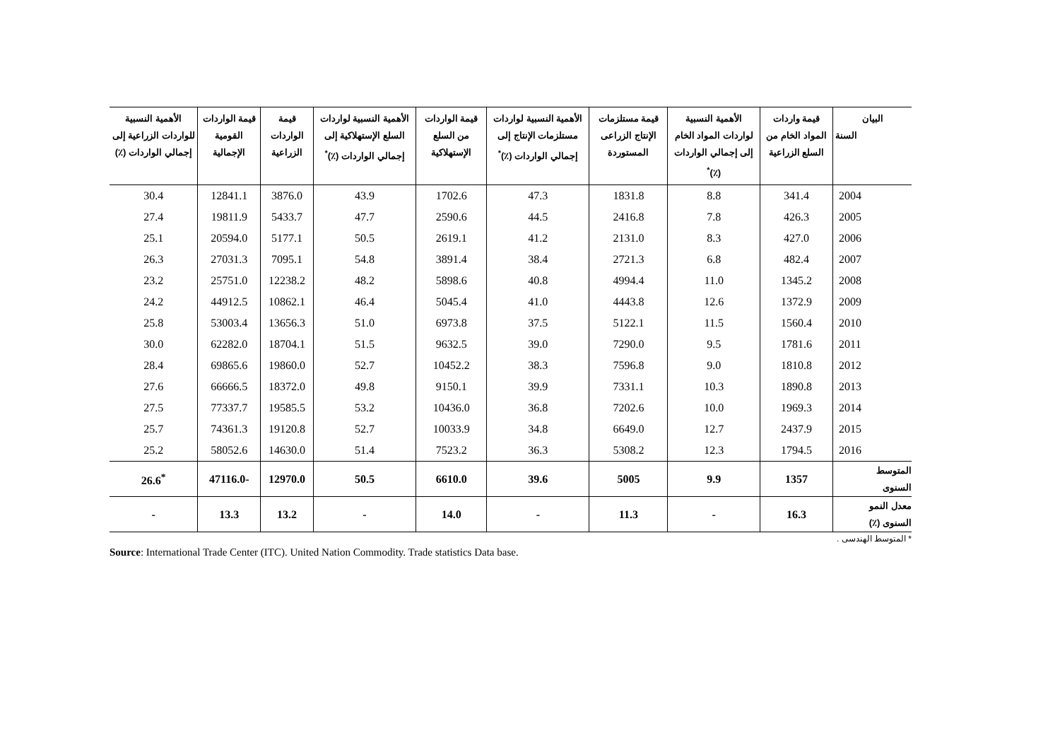| البيان السنة | قيمة واردات المواد الخام من السلع الزراعية | الأهمية النسبية لواردات المواد الخام إلى إجمالي الواردات (٪)<sup>*</sup> | قيمة مستلزمات الإنتاج الزراعى المستوردة | الأهمية النسبية لواردات مستلزمات الإنتاج إلى إجمالي الواردات (٪)<sup>*</sup> | قيمة الواردات من السلع الإستهلاكية | الأهمية النسبية لواردات السلع الإستهلاكية إلى إجمالي الواردات (٪)<sup>*</sup> | قيمة الواردات الزراعية | قيمة الواردات القومية الإجمالية | الأهمية النسبية للواردات الزراعية إلى إجمالي الواردات (٪) |
| --- | --- | --- | --- | --- | --- | --- | --- | --- | --- |
| 2004 | 341.4 | 8.8 | 1831.8 | 47.3 | 1702.6 | 43.9 | 3876.0 | 12841.1 | 30.4 |
| 2005 | 426.3 | 7.8 | 2416.8 | 44.5 | 2590.6 | 47.7 | 5433.7 | 19811.9 | 27.4 |
| 2006 | 427.0 | 8.3 | 2131.0 | 41.2 | 2619.1 | 50.5 | 5177.1 | 20594.0 | 25.1 |
| 2007 | 482.4 | 6.8 | 2721.3 | 38.4 | 3891.4 | 54.8 | 7095.1 | 27031.3 | 26.3 |
| 2008 | 1345.2 | 11.0 | 4994.4 | 40.8 | 5898.6 | 48.2 | 12238.2 | 25751.0 | 23.2 |
| 2009 | 1372.9 | 12.6 | 4443.8 | 41.0 | 5045.4 | 46.4 | 10862.1 | 44912.5 | 24.2 |
| 2010 | 1560.4 | 11.5 | 5122.1 | 37.5 | 6973.8 | 51.0 | 13656.3 | 53003.4 | 25.8 |
| 2011 | 1781.6 | 9.5 | 7290.0 | 39.0 | 9632.5 | 51.5 | 18704.1 | 62282.0 | 30.0 |
| 2012 | 1810.8 | 9.0 | 7596.8 | 38.3 | 10452.2 | 52.7 | 19860.0 | 69865.6 | 28.4 |
| 2013 | 1890.8 | 10.3 | 7331.1 | 39.9 | 9150.1 | 49.8 | 18372.0 | 66666.5 | 27.6 |
| 2014 | 1969.3 | 10.0 | 7202.6 | 36.8 | 10436.0 | 53.2 | 19585.5 | 77337.7 | 27.5 |
| 2015 | 2437.9 | 12.7 | 6649.0 | 34.8 | 10033.9 | 52.7 | 19120.8 | 74361.3 | 25.7 |
| 2016 | 1794.5 | 12.3 | 5308.2 | 36.3 | 7523.2 | 51.4 | 14630.0 | 58052.6 | 25.2 |
| المتوسط السنوى | 1357 | 9.9 | 5005 | 39.6 | 6610.0 | 50.5 | 12970.0 | -47116.0 | <sup>*</sup> 26.6 |
| معدل النمو السنوى (٪) | 16.3 | - | 11.3 | - | 14.0 | - | 13.2 | 13.3 | - |
* المتوسط الهندسى .
Source: International Trade Center (ITC). United Nation Commodity. Trade statistics Data base.